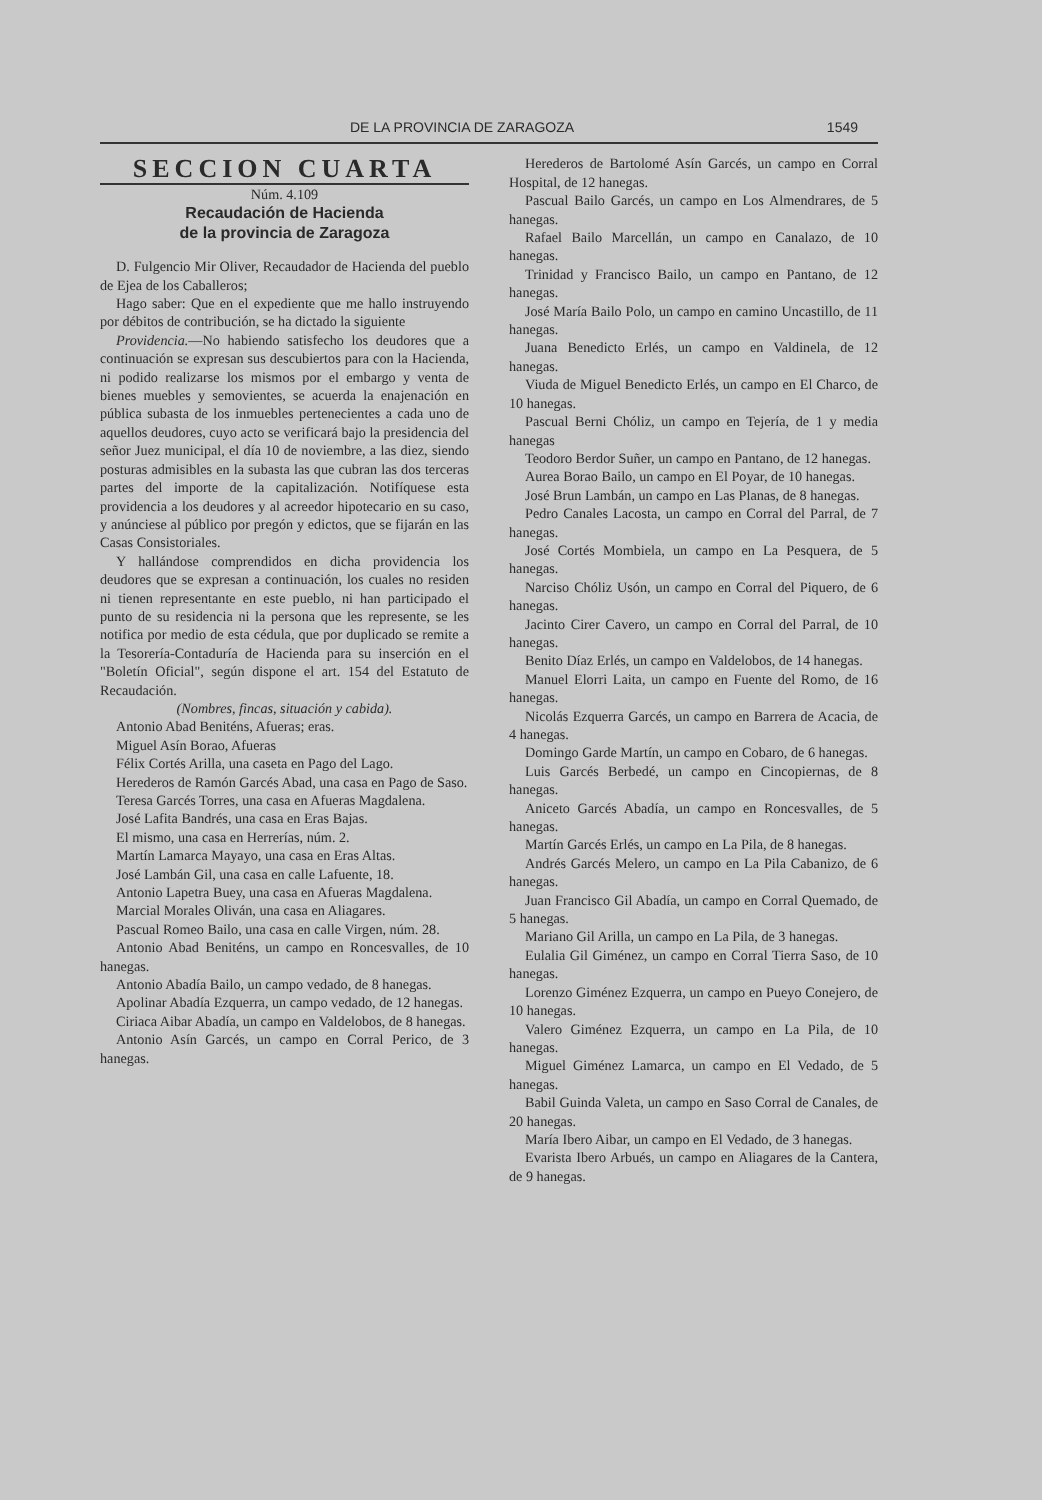DE LA PROVINCIA DE ZARAGOZA 1549
SECCION CUARTA
Núm. 4.109
Recaudación de Hacienda
de la provincia de Zaragoza
D. Fulgencio Mir Oliver, Recaudador de Hacienda del pueblo de Ejea de los Caballeros;
Hago saber: Que en el expediente que me hallo instruyendo por débitos de contribución, se ha dictado la siguiente
Providencia.—No habiendo satisfecho los deudores que a continuación se expresan sus descubiertos para con la Hacienda, ni podido realizarse los mismos por el embargo y venta de bienes muebles y semovientes, se acuerda la enajenación en pública subasta de los inmuebles pertenecientes a cada uno de aquellos deudores, cuyo acto se verificará bajo la presidencia del señor Juez municipal, el día 10 de noviembre, a las diez, siendo posturas admisibles en la subasta las que cubran las dos terceras partes del importe de la capitalización. Notifíquese esta providencia a los deudores y al acreedor hipotecario en su caso, y anúnciese al público por pregón y edictos, que se fijarán en las Casas Consistoriales.
Y hallándose comprendidos en dicha providencia los deudores que se expresan a continuación, los cuales no residen ni tienen representante en este pueblo, ni han participado el punto de su residencia ni la persona que les represente, se les notifica por medio de esta cédula, que por duplicado se remite a la Tesorería-Contaduría de Hacienda para su inserción en el "Boletín Oficial", según dispone el art. 154 del Estatuto de Recaudación.
(Nombres, fincas, situación y cabida).
Antonio Abad Beniténs, Afueras; eras.
Miguel Asín Borao, Afueras
Félix Cortés Arilla, una caseta en Pago del Lago.
Herederos de Ramón Garcés Abad, una casa en Pago de Saso.
Teresa Garcés Torres, una casa en Afueras Magdalena.
José Lafita Bandrés, una casa en Eras Bajas.
El mismo, una casa en Herrerías, núm. 2.
Martín Lamarca Mayayo, una casa en Eras Altas.
José Lambán Gil, una casa en calle Lafuente, 18.
Antonio Lapetra Buey, una casa en Afueras Magdalena.
Marcial Morales Oliván, una casa en Aliagares.
Pascual Romeo Bailo, una casa en calle Virgen, núm. 28.
Antonio Abad Beniténs, un campo en Roncesvalles, de 10 hanegas.
Antonio Abadía Bailo, un campo vedado, de 8 hanegas.
Apolinar Abadía Ezquerra, un campo vedado, de 12 hanegas.
Ciriaca Aibar Abadía, un campo en Valdelobos, de 8 hanegas.
Antonio Asín Garcés, un campo en Corral Perico, de 3 hanegas.
Herederos de Bartolomé Asín Garcés, un campo en Corral Hospital, de 12 hanegas.
Pascual Bailo Garcés, un campo en Los Almendrares, de 5 hanegas.
Rafael Bailo Marcellán, un campo en Canalazo, de 10 hanegas.
Trinidad y Francisco Bailo, un campo en Pantano, de 12 hanegas.
José María Bailo Polo, un campo en camino Uncastillo, de 11 hanegas.
Juana Benedicto Erlés, un campo en Valdinela, de 12 hanegas.
Viuda de Miguel Benedicto Erlés, un campo en El Charco, de 10 hanegas.
Pascual Berni Chóliz, un campo en Tejería, de 1 y media hanegas
Teodoro Berdor Suñer, un campo en Pantano, de 12 hanegas.
Aurea Borao Bailo, un campo en El Poyar, de 10 hanegas.
José Brun Lambán, un campo en Las Planas, de 8 hanegas.
Pedro Canales Lacosta, un campo en Corral del Parral, de 7 hanegas.
José Cortés Mombiela, un campo en La Pesquera, de 5 hanegas.
Narciso Chóliz Usón, un campo en Corral del Piquero, de 6 hanegas.
Jacinto Cirer Cavero, un campo en Corral del Parral, de 10 hanegas.
Benito Díaz Erlés, un campo en Valdelobos, de 14 hanegas.
Manuel Elorri Laita, un campo en Fuente del Romo, de 16 hanegas.
Nicolás Ezquerra Garcés, un campo en Barrera de Acacia, de 4 hanegas.
Domingo Garde Martín, un campo en Cobaro, de 6 hanegas.
Luis Garcés Berbedé, un campo en Cincopiernas, de 8 hanegas.
Aniceto Garcés Abadía, un campo en Roncesvalles, de 5 hanegas.
Martín Garcés Erlés, un campo en La Pila, de 8 hanegas.
Andrés Garcés Melero, un campo en La Pila Cabanizo, de 6 hanegas.
Juan Francisco Gil Abadía, un campo en Corral Quemado, de 5 hanegas.
Mariano Gil Arilla, un campo en La Pila, de 3 hanegas.
Eulalia Gil Giménez, un campo en Corral Tierra Saso, de 10 hanegas.
Lorenzo Giménez Ezquerra, un campo en Pueyo Conejero, de 10 hanegas.
Valero Giménez Ezquerra, un campo en La Pila, de 10 hanegas.
Miguel Giménez Lamarca, un campo en El Vedado, de 5 hanegas.
Babil Guinda Valeta, un campo en Saso Corral de Canales, de 20 hanegas.
María Ibero Aibar, un campo en El Vedado, de 3 hanegas.
Evarista Ibero Arbués, un campo en Aliagares de la Cantera, de 9 hanegas.